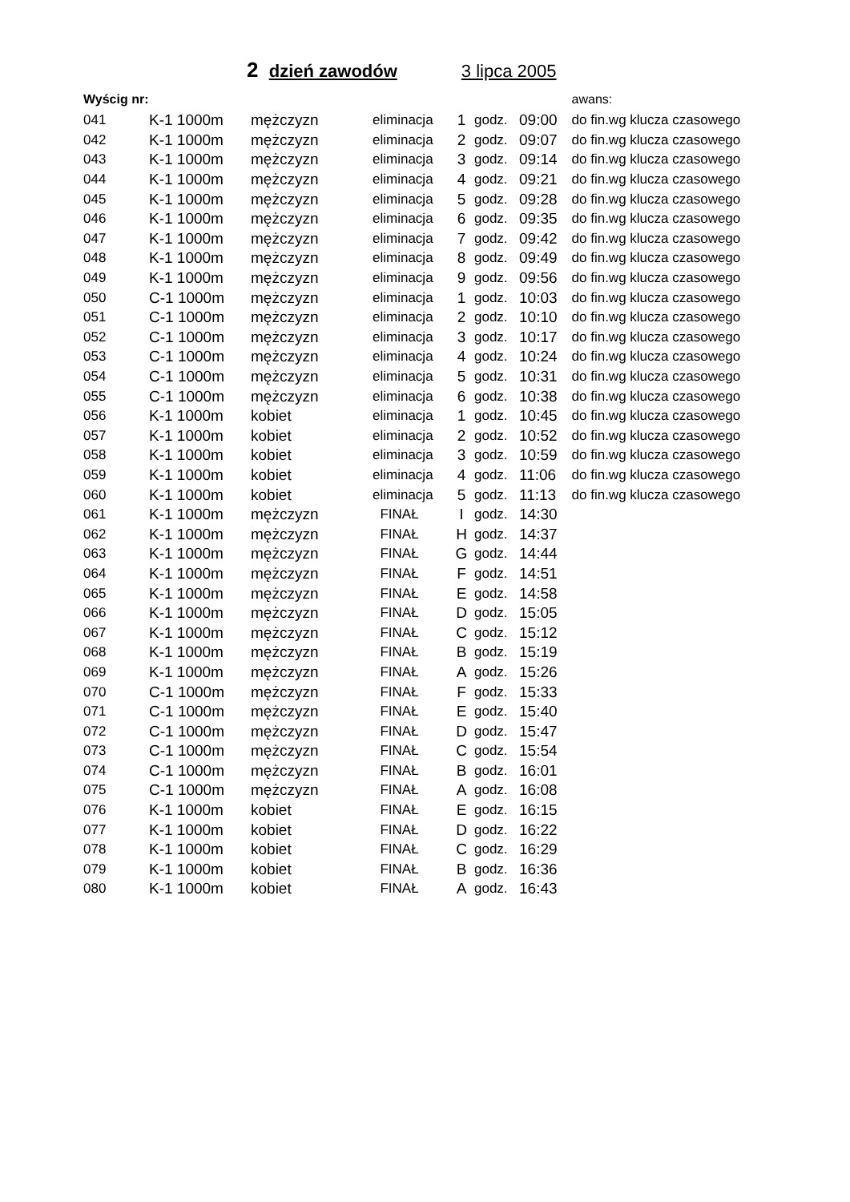2 dzień zawodów 3 lipca 2005
| Wyścig nr: | | | | | | | awans: |
| --- | --- | --- | --- | --- | --- | --- | --- |
| 041 | K-1 1000m | mężczyzn | eliminacja | 1 | godz. | 09:00 | do fin.wg klucza czasowego |
| 042 | K-1 1000m | mężczyzn | eliminacja | 2 | godz. | 09:07 | do fin.wg klucza czasowego |
| 043 | K-1 1000m | mężczyzn | eliminacja | 3 | godz. | 09:14 | do fin.wg klucza czasowego |
| 044 | K-1 1000m | mężczyzn | eliminacja | 4 | godz. | 09:21 | do fin.wg klucza czasowego |
| 045 | K-1 1000m | mężczyzn | eliminacja | 5 | godz. | 09:28 | do fin.wg klucza czasowego |
| 046 | K-1 1000m | mężczyzn | eliminacja | 6 | godz. | 09:35 | do fin.wg klucza czasowego |
| 047 | K-1 1000m | mężczyzn | eliminacja | 7 | godz. | 09:42 | do fin.wg klucza czasowego |
| 048 | K-1 1000m | mężczyzn | eliminacja | 8 | godz. | 09:49 | do fin.wg klucza czasowego |
| 049 | K-1 1000m | mężczyzn | eliminacja | 9 | godz. | 09:56 | do fin.wg klucza czasowego |
| 050 | C-1 1000m | mężczyzn | eliminacja | 1 | godz. | 10:03 | do fin.wg klucza czasowego |
| 051 | C-1 1000m | mężczyzn | eliminacja | 2 | godz. | 10:10 | do fin.wg klucza czasowego |
| 052 | C-1 1000m | mężczyzn | eliminacja | 3 | godz. | 10:17 | do fin.wg klucza czasowego |
| 053 | C-1 1000m | mężczyzn | eliminacja | 4 | godz. | 10:24 | do fin.wg klucza czasowego |
| 054 | C-1 1000m | mężczyzn | eliminacja | 5 | godz. | 10:31 | do fin.wg klucza czasowego |
| 055 | C-1 1000m | mężczyzn | eliminacja | 6 | godz. | 10:38 | do fin.wg klucza czasowego |
| 056 | K-1 1000m | kobiet | eliminacja | 1 | godz. | 10:45 | do fin.wg klucza czasowego |
| 057 | K-1 1000m | kobiet | eliminacja | 2 | godz. | 10:52 | do fin.wg klucza czasowego |
| 058 | K-1 1000m | kobiet | eliminacja | 3 | godz. | 10:59 | do fin.wg klucza czasowego |
| 059 | K-1 1000m | kobiet | eliminacja | 4 | godz. | 11:06 | do fin.wg klucza czasowego |
| 060 | K-1 1000m | kobiet | eliminacja | 5 | godz. | 11:13 | do fin.wg klucza czasowego |
| 061 | K-1 1000m | mężczyzn | FINAŁ | I | godz. | 14:30 | |
| 062 | K-1 1000m | mężczyzn | FINAŁ | H | godz. | 14:37 | |
| 063 | K-1 1000m | mężczyzn | FINAŁ | G | godz. | 14:44 | |
| 064 | K-1 1000m | mężczyzn | FINAŁ | F | godz. | 14:51 | |
| 065 | K-1 1000m | mężczyzn | FINAŁ | E | godz. | 14:58 | |
| 066 | K-1 1000m | mężczyzn | FINAŁ | D | godz. | 15:05 | |
| 067 | K-1 1000m | mężczyzn | FINAŁ | C | godz. | 15:12 | |
| 068 | K-1 1000m | mężczyzn | FINAŁ | B | godz. | 15:19 | |
| 069 | K-1 1000m | mężczyzn | FINAŁ | A | godz. | 15:26 | |
| 070 | C-1 1000m | mężczyzn | FINAŁ | F | godz. | 15:33 | |
| 071 | C-1 1000m | mężczyzn | FINAŁ | E | godz. | 15:40 | |
| 072 | C-1 1000m | mężczyzn | FINAŁ | D | godz. | 15:47 | |
| 073 | C-1 1000m | mężczyzn | FINAŁ | C | godz. | 15:54 | |
| 074 | C-1 1000m | mężczyzn | FINAŁ | B | godz. | 16:01 | |
| 075 | C-1 1000m | mężczyzn | FINAŁ | A | godz. | 16:08 | |
| 076 | K-1 1000m | kobiet | FINAŁ | E | godz. | 16:15 | |
| 077 | K-1 1000m | kobiet | FINAŁ | D | godz. | 16:22 | |
| 078 | K-1 1000m | kobiet | FINAŁ | C | godz. | 16:29 | |
| 079 | K-1 1000m | kobiet | FINAŁ | B | godz. | 16:36 | |
| 080 | K-1 1000m | kobiet | FINAŁ | A | godz. | 16:43 | |